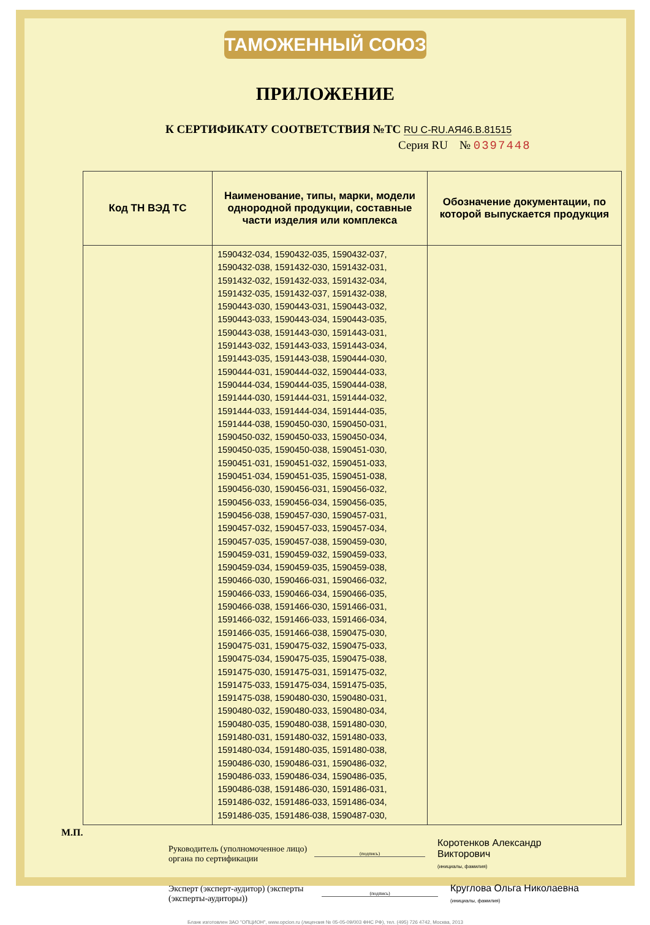ТАМОЖЕННЫЙ СОЮЗ
ПРИЛОЖЕНИЕ
К СЕРТИФИКАТУ СООТВЕТСТВИЯ №ТС RU C-RU.АЯ46.В.81515
Серия RU № 0397448
| Код ТН ВЭД ТС | Наименование, типы, марки, модели однородной продукции, составные части изделия или комплекса | Обозначение документации, по которой выпускается продукция |
| --- | --- | --- |
| | 1590432-034, 1590432-035, 1590432-037, 1590432-038, 1591432-030, 1591432-031, 1591432-032, 1591432-033, 1591432-034, 1591432-035, 1591432-037, 1591432-038, 1590443-030, 1590443-031, 1590443-032, 1590443-033, 1590443-034, 1590443-035, 1590443-038, 1591443-030, 1591443-031, 1591443-032, 1591443-033, 1591443-034, 1591443-035, 1591443-038, 1590444-030, 1590444-031, 1590444-032, 1590444-033, 1590444-034, 1590444-035, 1590444-038, 1591444-030, 1591444-031, 1591444-032, 1591444-033, 1591444-034, 1591444-035, 1591444-038, 1590450-030, 1590450-031, 1590450-032, 1590450-033, 1590450-034, 1590450-035, 1590450-038, 1590451-030, 1590451-031, 1590451-032, 1590451-033, 1590451-034, 1590451-035, 1590451-038, 1590456-030, 1590456-031, 1590456-032, 1590456-033, 1590456-034, 1590456-035, 1590456-038, 1590457-030, 1590457-031, 1590457-032, 1590457-033, 1590457-034, 1590457-035, 1590457-038, 1590459-030, 1590459-031, 1590459-032, 1590459-033, 1590459-034, 1590459-035, 1590459-038, 1590466-030, 1590466-031, 1590466-032, 1590466-033, 1590466-034, 1590466-035, 1590466-038, 1591466-030, 1591466-031, 1591466-032, 1591466-033, 1591466-034, 1591466-035, 1591466-038, 1590475-030, 1590475-031, 1590475-032, 1590475-033, 1590475-034, 1590475-035, 1590475-038, 1591475-030, 1591475-031, 1591475-032, 1591475-033, 1591475-034, 1591475-035, 1591475-038, 1590480-030, 1590480-031, 1590480-032, 1590480-033, 1590480-034, 1590480-035, 1590480-038, 1591480-030, 1591480-031, 1591480-032, 1591480-033, 1591480-034, 1591480-035, 1591480-038, 1590486-030, 1590486-031, 1590486-032, 1590486-033, 1590486-034, 1590486-035, 1590486-038, 1591486-030, 1591486-031, 1591486-032, 1591486-033, 1591486-034, 1591486-035, 1591486-038, 1590487-030, | |
Руководитель (уполномоченное лицо) органа по сертификации
(подпись)
Коротенков Александр Викторович
(инициалы, фамилия)
Эксперт (эксперт-аудитор) (эксперты (эксперты-аудиторы))
(подпись)
Круглова Ольга Николаевна
(инициалы, фамилия)
Бланк изготовлен ЗАО "ОПЦИОН", www.opcion.ru (лицензия № 05-05-09/003 ФНС РФ), тел. (495) 726 4742, Москва, 2013
М.П.